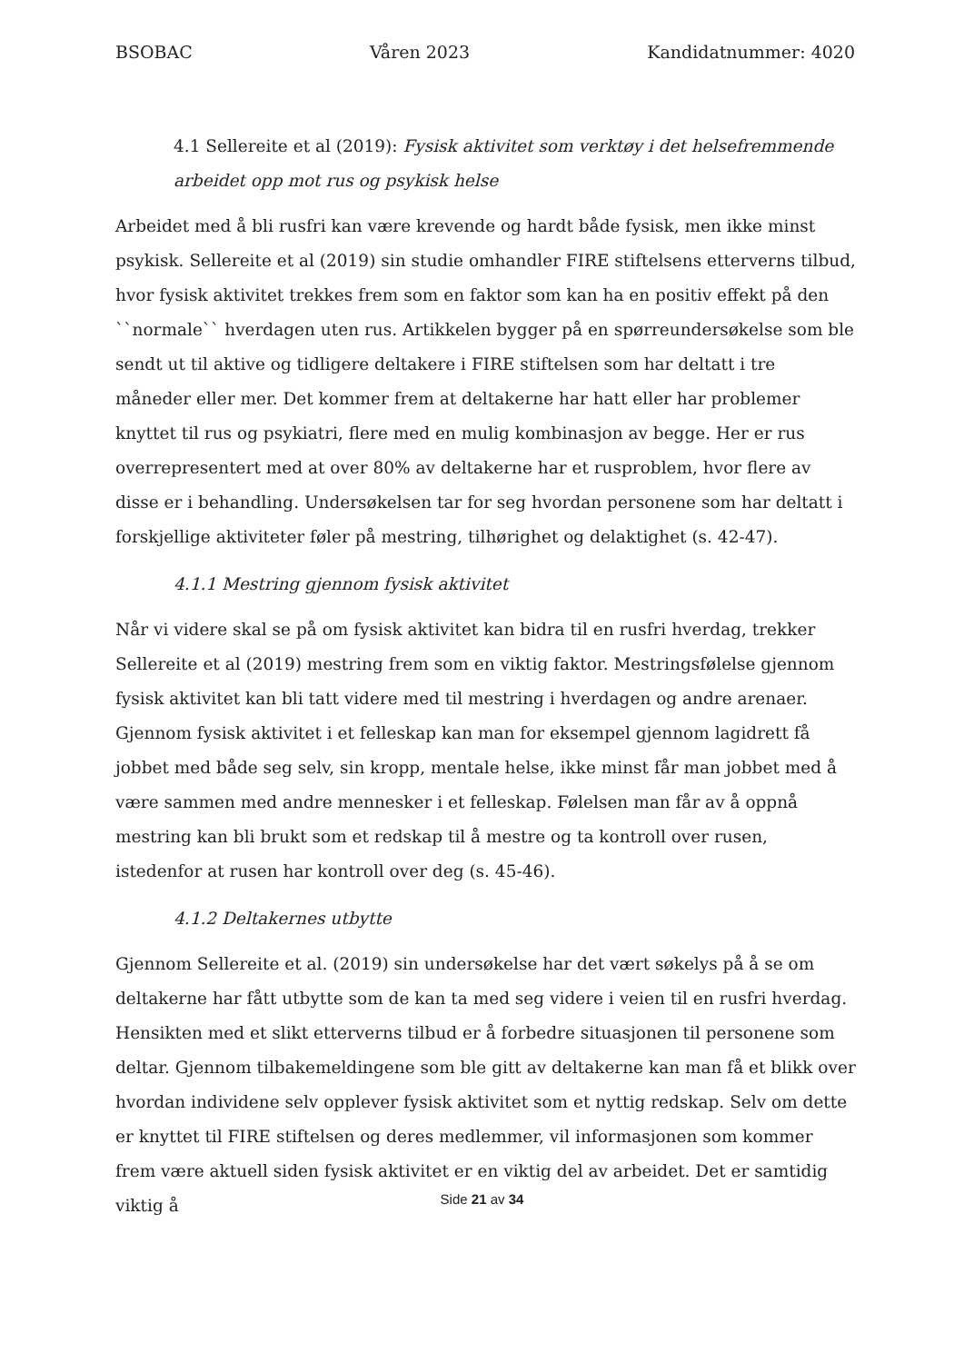BSOBAC Våren 2023 Kandidatnummer: 4020
4.1 Sellereite et al (2019): Fysisk aktivitet som verktøy i det helsefremmende arbeidet opp mot rus og psykisk helse
Arbeidet med å bli rusfri kan være krevende og hardt både fysisk, men ikke minst psykisk. Sellereite et al (2019) sin studie omhandler FIRE stiftelsens etterverns tilbud, hvor fysisk aktivitet trekkes frem som en faktor som kan ha en positiv effekt på den ``normale`` hverdagen uten rus. Artikkelen bygger på en spørreundersøkelse som ble sendt ut til aktive og tidligere deltakere i FIRE stiftelsen som har deltatt i tre måneder eller mer. Det kommer frem at deltakerne har hatt eller har problemer knyttet til rus og psykiatri, flere med en mulig kombinasjon av begge. Her er rus overrepresentert med at over 80% av deltakerne har et rusproblem, hvor flere av disse er i behandling. Undersøkelsen tar for seg hvordan personene som har deltatt i forskjellige aktiviteter føler på mestring, tilhørighet og delaktighet (s. 42-47).
4.1.1 Mestring gjennom fysisk aktivitet
Når vi videre skal se på om fysisk aktivitet kan bidra til en rusfri hverdag, trekker Sellereite et al (2019) mestring frem som en viktig faktor. Mestringsfølelse gjennom fysisk aktivitet kan bli tatt videre med til mestring i hverdagen og andre arenaer. Gjennom fysisk aktivitet i et felleskap kan man for eksempel gjennom lagidrett få jobbet med både seg selv, sin kropp, mentale helse, ikke minst får man jobbet med å være sammen med andre mennesker i et felleskap. Følelsen man får av å oppnå mestring kan bli brukt som et redskap til å mestre og ta kontroll over rusen, istedenfor at rusen har kontroll over deg (s. 45-46).
4.1.2 Deltakernes utbytte
Gjennom Sellereite et al. (2019) sin undersøkelse har det vært søkelys på å se om deltakerne har fått utbytte som de kan ta med seg videre i veien til en rusfri hverdag. Hensikten med et slikt etterverns tilbud er å forbedre situasjonen til personene som deltar. Gjennom tilbakemeldingene som ble gitt av deltakerne kan man få et blikk over hvordan individene selv opplever fysisk aktivitet som et nyttig redskap. Selv om dette er knyttet til FIRE stiftelsen og deres medlemmer, vil informasjonen som kommer frem være aktuell siden fysisk aktivitet er en viktig del av arbeidet. Det er samtidig viktig å
Side 21 av 34